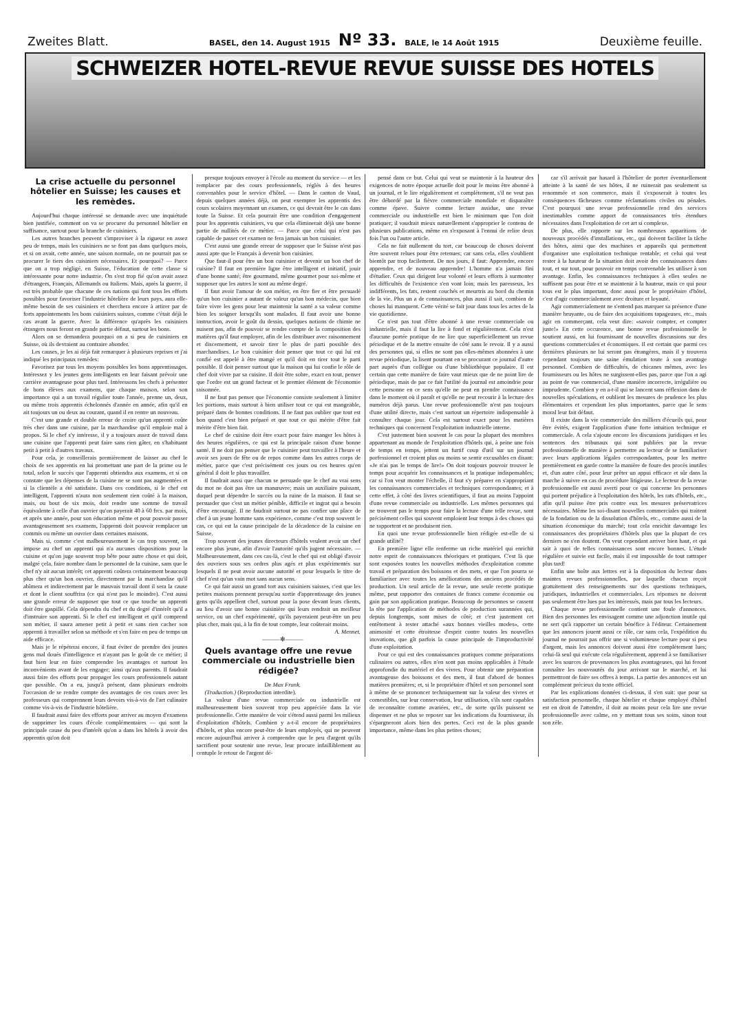Zweites Blatt. BASEL, den 14. August 1915 Nº 33. BALE, le 14 Août 1915 Deuxième feuille.
SCHWEIZER HOTEL-REVUE REVUE SUISSE DES HOTELS
La crise actuelle du personnel hôtelier en Suisse; les causes et les remèdes.
Aujourd'hui chaque intéressé se demande avec une inquiétude bien justifiée, comment on va se procurer du personnel hôtelier en suffisance, surtout pour la branche de cuisiniers.
Les autres branches peuvent s'improviser à la rigueur en assez peu de temps, mais les cuisiniers ne se font pas dans quelques mois, et si on avait, cette année, une saison normale, on ne pourrait pas se procurer le tiers des cuisiniers nécessaires. Et pourquoi? — Parce que on a trop négligé, en Suisse, l'éducation de cette classe si intéressante pour notre industrie. On s'est trop fié qu'on avait assez d'étrangers, Français, Allemands ou Italiens. Mais, après la guerre, il est très probable que chacune de ces nations qui font tous les efforts possibles pour favoriser l'industrie hôtelière de leurs pays, aura elle-même besoin de ses cuisiniers et cherchera encore à attirer par de forts appointements les bons cuisiniers suisses, comme c'était déjà le cas avant la guerre. Avec la différence qu'après les cuisiniers étrangers nous feront en grande partie défaut, surtout les bons.
Alors on se demandera pourquoi on a si peu de cuisiniers en Suisse, où ils devraient au contraire abonder.
Les causes, je les ai déjà fait remarquer à plusieurs reprises et j'ai indiqué les principaux remèdes:
Favorisez par tous les moyens possibles les bons apprentissages. Intéressez y les jeunes gens intelligents en leur faisant prévoir une carrière avantageuse pour plus tard. Intéressons les chefs à présenter de bons élèves aux examens, que chaque maison, selon son importance qui a un travail régulier toute l'année, prenne un, deux, ou même trois apprentis échelonnés d'année en année, afin qu'il en ait toujours un ou deux au courant, quand il en rentre un nouveau.
C'est une grande et double erreur de croire qu'un apprenti coûte très cher dans une cuisine, par la marchandise qu'il emploie mal à propos. Si le chef s'y intéresse, il y a toujours assez de travail dans une cuisine que l'apprenti peut faire sans rien gâter, en s'habituant petit à petit à d'autres travaux.
Pour cela, je conseillerais premièrement de laisser au chef le choix de ses apprentis en lui promettant une part de la prime ou le total, selon le succès que l'apprenti obtiendra aux examens, et si on constate que les dépenses de la cuisine ne se sont pas augmentées et si la clientèle a été satisfaite. Dans ces conditions, si le chef est intelligent, l'apprenti n'aura non seulement rien coûté à la maison, mais, ou bout de six mois, doit rendre une somme de travail équivalente à celle d'un ouvrier qu'on payerait 40 à 60 frcs. par mois, et après une année, pour son éducation même et pour pouvoir passer avantageusement ses examens, l'apprenti doit pouvoir remplacer un commis ou même un ouvrier dans certaines maisons.
Mais si, comme c'est malheureusement le cas trop souvent, on impose au chef un apprenti qui n'a aucunes dispositions pour la cuisine et qu'on juge souvent trop bête pour autre chose et qui doit, malgré çela, faire nombre dans le personnel de la cuisine, sans que le chef n'y ait aucun intérêt; cet apprenti coûtera certainement beaucoup plus cher qu'un bon ouvrier, directement par la marchandise qu'il abîmera et indirectement par le mauvais travail dont il sera la cause et dont le client souffrira (ce qui n'est pas le moindre). C'est aussi une grande erreur de supposer que tout ce que touche un apprenti doit être gaspillé. Cela dépendra du chef et du degré d'intérêt qu'il a d'instruire son apprenti. Si le chef est intelligent et qu'il comprend son métier, il saura amener petit à petit et sans rien cacher son apprenti à travailler selon sa méthode et s'en faire en peu de temps un aide efficace.
Mais je le répéterai encore, il faut éviter de prendre des jeunes gens mal doués d'intelligence et n'ayant pas le goût de ce métier; il faut bien leur en faire comprendre les avantages et surtout les inconvénients avant de les engager; ainsi qu'aux parents. Il faudrait aussi faire des efforts pour propager les cours professionnels autant que possible. On a eu, jusqu'à présent, dans plusieurs endroits l'occasion de se rendre compte des avantages de ces cours avec les professeurs qui comprennent leurs devoirs vis-à-vis de l'art culinaire comme vis-à-vis de l'industrie hôtelière.
Il faudrait aussi faire des efforts pour arriver au moyen d'examens de supprimer les cours d'école complémentaires — qui sont la principale cause du peu d'intérêt qu'on a dans les hôtels à avoir des apprentis qu'on doit
presque toujours envoyer à l'école au moment du service — et les remplacer par des cours professionnels, réglés à des heures convenables pour le service d'hôtel. — Dans le canton de Vaud, depuis quelques années déjà, on peut exempter les apprentis des cours scolaires moyennant un examen, ce qui devrait être le cas dans toute la Suisse. Et cela pourrait être une condition d'engagement pour les apprentis cuisiniers, vu que cela éliminerait déjà une bonne partie de nullités de ce métier. — Parce que celui qui n'est pas capable de passer cet examen ne fera jamais un bon cuisinier.
C'est aussi une grande erreur de supposer que le Suisse n'est pas aussi apte que le Français à devenir bon cuisinier.
Que faut-il pour être un bon cuisinier et devenir un bon chef de cuisine? Il faut en première ligne être intelligent et initiatif, jouir d'une bonne santé; être gourmand, même gourmet pour soi-même et supposer que les autres le sont au même degré.
Il faut avoir l'amour de son métier, en être fier et être persuadé qu'un bon cuisinier a autant de valeur qu'un bon médecin, que bien faire vivre les gens pour leur maintenir la santé a sa valeur comme bien les soigner lorsqu'ils sont malades. Il faut avoir une bonne instruction, avoir le goût du dessin, quelques notions de chimie ne nuisent pas, afin de pouvoir se rendre compte de la composition des matières qu'il faut employer, afin de les distribuer avec raisonnement et discernement, et savoir tirer le plus de parti possible des marchandises. Le bon cuisinier doit penser que tout ce qui lui est confié est appelé à être mangé et qu'il doit en tirer tout le parti possible. Il doit penser surtout que la maison qui lui confie le rôle de chef doit vivre par sa cuisine. Il doit être sobre, exact en tout, penser que l'ordre est un grand facteur et le premier élément de l'économie raisonnée.
Il ne faut pas penser que l'économie consiste seulement à limiter les portions, mais surtout à bien utiliser tout ce qui est mangeable, préparé dans de bonnes conditions. Il ne faut pas oublier que tout est bon quand c'est bien préparé et que tout ce qui mérite d'être fait mérite d'être bien fait.
Le chef de cuisine doit être exact pour faire manger les hôtes à des heures régulières, ce qui est la principale raison d'une bonne santé. Il ne doit pas penser que le cuisinier peut travailler à l'heure et avoir ses jours de fête ou de repos comme dans les autres corps de métier, parce que c'est précisément ces jours ou ces heures qu'en général il doit le plus travailler.
Il faudrait aussi que chacun se persuade que le chef au vrai sens du mot ne doit pas être un manœuvre; mais un auxiliaire puissant, duquel peut dépendre le succès ou la ruine de la maison. Il faut se persuader que c'est un métier pénible, difficile et ingrat qui a besoin d'être encouragé. Il ne faudrait surtout ne pas confier une place de chef à un jeune homme sans expérience, comme c'est trop souvent le cas, ce qui est la cause principale de la décadence de la cuisine en Suisse.
Trop souvent des jeunes directeurs d'hôtels veulent avoir un chef encore plus jeune, afin d'avoir l'autorité qu'ils jugent nécessaire. — Malheureusement, dans ces cas-là, c'est le chef qui est obligé d'avoir des ouvriers sous ses ordres plus agés et plus expérimentés sur lesquels il ne peut avoir aucune autorité et pour lesquels le titre de chef n'est qu'un vain mot sans aucun sens.
Ce qui fait aussi un grand tort aux cuisiniers suisses, c'est que les petites maisons prennent presqu'au sortie d'apprentissage des jeunes gens qu'ils appellent chef, surtout pour la pose devant leurs clients, au lieu d'avoir une bonne cuisinière qui leurs rendrait un meilleur service, ou un chef expérimenté, qu'ils payeraient peut-être un peu plus cher, mais qui, à la fin de tout compte, leur coûterait moins.
A. Mennet.
———✻———
Quels avantage offre une revue commerciale ou industrielle bien rédigée?
De Max Frank.
(Traduction.) (Reproduction interdite).
La valeur d'une revue commerciale ou industrielle est malheureusement bien souvent trop peu appréciée dans la vie professionnelle. Cette manière de voir s'étend aussi parmi les milieux d'exploitation d'hôtels. Combien y a-t-il encore de propriétaires d'hôtels, et plus encore peut-être de leurs employés, qui ne peuvent encore aujourd'hui arriver à comprendre que le peu d'argent qu'ils sacrifient pour soutenir une revue, leur procure infailliblement au centuple le retour de l'argent dé-
pensé dans ce but. Celui qui veut se maintenir à la hauteur des exigences de notre époque actuelle doit pour le moins être abonné à un journal, et le lire régulièrement et complètement, s'il ne veut pas être débordé par la fièvre commerciale mondiale et disparaître comme épave. Suivre comme lecture assidue, une revue commerciale ou industrielle est bien le minimum que l'on doit pratiquer; il vaudrait mieux naturellement s'approprier le contenu de plusieurs publications, même en s'exposant à l'ennui de relire deux fois l'un ou l'autre article.
Cela ne fait nullement du tort, car beaucoup de choses doivent être souvent relues pour être retenues; car sans cela, elles s'oublient bientôt par trop facilement. De nos jours, il faut: Apprendre, encore apprendre, et de nouveau apprendre! L'homme n'a jamais fini d'étudier. Ceux qui dirigent leur volonté et leurs efforts à surmonter les difficultés de l'existence s'en vont loin; mais les paresseux, les indifférents, les fats, restent couchés et meurtris au bord du chemin de la vie. Plus un a de connaissances, plus aussi il sait, combien de choses lui manquent. Cette vérité se fait jour dans tous les actes de la vie quotidienne.
Ce n'est pas tout d'être abonné à une revue commerciale ou industrielle, mais il faut la lire à fond et régulièrement. Cela n'est d'aucune portée pratique de ne lire que superficiellement un revue périodique et de la mettre ensuite de côté sans le revoir. Il y a aussi des personnes qui, si elles ne sont pas elles-mêmes abonnées à une revue périodique, la lisent pourtant en se procurant ce journal d'autre part auprès d'un collègue ou d'une bibliothèque populaire. Il est certain que cette manière de faire vaut mieux que de ne point lire de périodique, mais de par ce fait l'utilité du journal est amoindrie pour cette personne en ce sens qu'elle ne peut en prendre connaissance dans le moment où il paraît et qu'elle ne peut recourir à la lecture des numéros déjà parus. Une revue professionnelle n'est pas toujours d'une utilité directe, mais c'est surtout un répertoire indispensable à consulter chaque jour. Cela est surtout exact pour les matières techniques qui concernent l'exploitation industrielle interne.
C'est justement bien souvent le cas pour la plupart des membres appartenant au monde de l'exploitation d'hôtels qui, à peine une fois de temps en temps, jettent un furtif coup d'œil sur un journal porfessionnel et croient plus ou moins se sentir excusables en disant: «Je n'ai pas le temps de lire!» On doit toujours pouvoir trouver le temps pour acquérir les connaissances et la pratique indispensables; car si l'on veut monter l'échelle, il faut s'y préparer en s'appropriant les connaissances commerciales et techniques correspondantes; et à cette effet, à côté des livres scientifiques, il faut au moins l'appoint d'une revue commerciale ou industrielle. Les mêmes personnes qui ne trouvent pas le temps pour faire la lecture d'une telle revue, sont précisément celles qui souvent emploient leur temps à des choses qui ne rapportent et ne produisent rien.
En quoi une revue professionnelle bien rédigée est-elle de si grande utilité?
En première ligne elle renferme un riche matériel qui enrichit notre esprit de connaissances théoriques et pratiques. C'est là que sont exposées toutes les nouvelles méthodes d'exploitation comme travail et préparation des boissons et des mets, et que l'on pourra se familiariser avec toutes les améliorations des anciens procédés de production. Un seul article de la revue, une seule recette pratique même, peut rapporter des centaines de francs comme économie ou gain par son application pratique. Beaucoup de personnes se cassent la tête par l'application de méthodes de production surannées qui, depuis longtemps, sont mises de côté; et c'est justement cet entêtement à rester attaché «aux bonnes vieilles modes», cette animosité et cette étroitesse d'esprit contre toutes les nouvelles inovations, que gît parfois la cause principale de l'improductivité d'une exploitation.
Pour ce qui est des connaissances pratiques comme préparations culinaires ou autres, elles n'en sont pas moins applicables à l'étude approfondie du matériel et des vivres. Pour obtenir une préparation avantageuse des boissons et des mets, il faut d'abord de bonnes matières premières; et, si le propriétaire d'hôtel et son personnel sont à même de se prononcer techniquement sur la valeur des vivres et comestibles, sur leur conservation, leur utilisation, s'ils sont capables de reconnaître comme avariées, etc., de sorte qu'ils puissent se dispenser et ne plus se reposer sur les indications du fournisseur, ils s'épargneront alors bien des pertes. Ceci est de la plus grande importance, même dans les plus petites choses;
car s'il arrivait par hasard à l'hôtelier de porter éventuellement atteinte à la santé de ses hôtes, il ne ruinerait pas seulement sa renommée et son commerce, mais il s'exposerait à toutes les conséquences fâcheuses comme réclamations civiles ou pénales. C'est pourquoi une revue professionnelle rend des services inestimables comme apport de connaissances très étendues nécessaires dans l'exploitation de cet art si complexe.
De plus, elle rapporte sur les nombreuses apparitions de nouveaux procédés d'installations, etc., qui doivent faciliter la tâche des hôtes, ainsi que des machines et appareils qui permettent d'organiser une exploitation technique rentable; et celui qui veut rester à la hauteur de la situation doit avoir des connaissances dans tout, et sur tout, pour pouvoir en temps convenable les utiliser à son avantage. Enfin, les connaissances techniques à elles seules ne suffisent pas pour être et se maintenir à la hauteur, mais ce qui pour tous est le plus important, donc aussi pour le propriétaire d'hôtel, c'est d'agir commercialement avec droiture et loyauté.
Agir commercialement ne s'entend pas marquer sa présence d'une manière bruyante, ou de faire des acquisitions tapageuses, etc., mais agir en commerçant, cela veut dire: «savoir compter, et compter juste!» En cette occurence, une bonne revue professionnelle le soutient aussi, en lui fournissant de nouvelles discussions sur des questions commerciales et économiques. Il est certain que parmi ces dernières plusieurs ne lui seront pas étrangères, mais il y trouvera cependant toujours une saine émulation toute à son avantage personnel. Combien de difficultés, de chicanes mêmes, avec les fournisseurs ou les hôtes ne surgissent-elles pas, parce que l'on a agi au point de vue commercial, d'une manière incorrecte, irrégulière ou imprudente. Combien y en a-t-il qui se lancent sans réflexion dans de nouvelles spéculations, et oublient les mesures de prudence les plus élémentaires et cependant les plus importantes, parce que le sens moral leur fait défaut.
Il existe dans la vie commerciale des milliers d'écueils qui, pour être évités, exigent l'application d'une forte intuition technique et commerciale. A cela s'ajoute encore les discussions juridiques et les sentences des tribunaux qui sont publiées par la revue professionnelle de manière à permettre au lecteur de se familiariser avec leurs applications légales correspondantes, pour les mettre premièrement en garde contre la manière de foure des procès inutiles et, d'un autre côté, pour leur prêter un appui efficace et sûr dans la marche à suivre en cas de procédure litigieuse. Le lecteur de la revue professionnelle est aussi averti pour ce qui concerne les personnes qui portent préjudice à l'exploitation des hôtels, les rats d'hôtels, etc., afin qu'il puisse être pris contre eux les mesures préservatrices nécessaires. Même les soi-disant nouvelles commerciales qui traitent de la fondation ou de la dissolution d'hôtels, etc., comme aussi de la situation économique du marché; tout cela enrichit davantage les connaissances des propriétaires d'hôtels plus que la plupart de ces derniers ne s'en doutent. On veut cependant arriver bien haut, et qui sait à quoi de telles connaissances sont encore bonnes. L'étude régulière et suivie est facile, mais il est impossible de tout rattraper plus tard!
Enfin une boîte aux lettres est à la disposition du lecteur dans maintes revues professionnelles, par laquelle chacun reçoit gratuitement des renseignements sur des questions techniques, juridiques, industrielles et commerciales. Les réponses ne doivent pas seulement être lues par les intéressés, mais par tous les lecteurs.
Chaque revue professionnelle contient une foule d'annonces. Bien des personnes les envisagent comme une adjonction inutile qui ne sert qu'à rapporter un certain bénéfice à l'éditeur. Certainement que les annonces jouent aussi ce rôle, car sans cela, l'expédition du journal ne pourrait pas offrir une si volumineuse lecture pour si peu d'argent, mais les annonces doivent aussi être complètement lues; celui-là seul qui exécute cela régulièrement, apprend à se familiariser avec les sources de provenances les plus avantageuses, qui lui feront connaître les nouveautés du jour arrivant sur le marché, et lui permettront de faire ses offres à temps. La partie des annonces est un complément précieux du texte officiel.
Par les explications données ci-dessus, il s'en suit: que pour sa satisfaction personnelle, chaque hôtelier et chaque employé d'hôtel est en droit de l'attendre, il doit au moins pour cela lire une revue professionnelle avec calme, en y mettant tous ses soins, sinon tout son zèle.